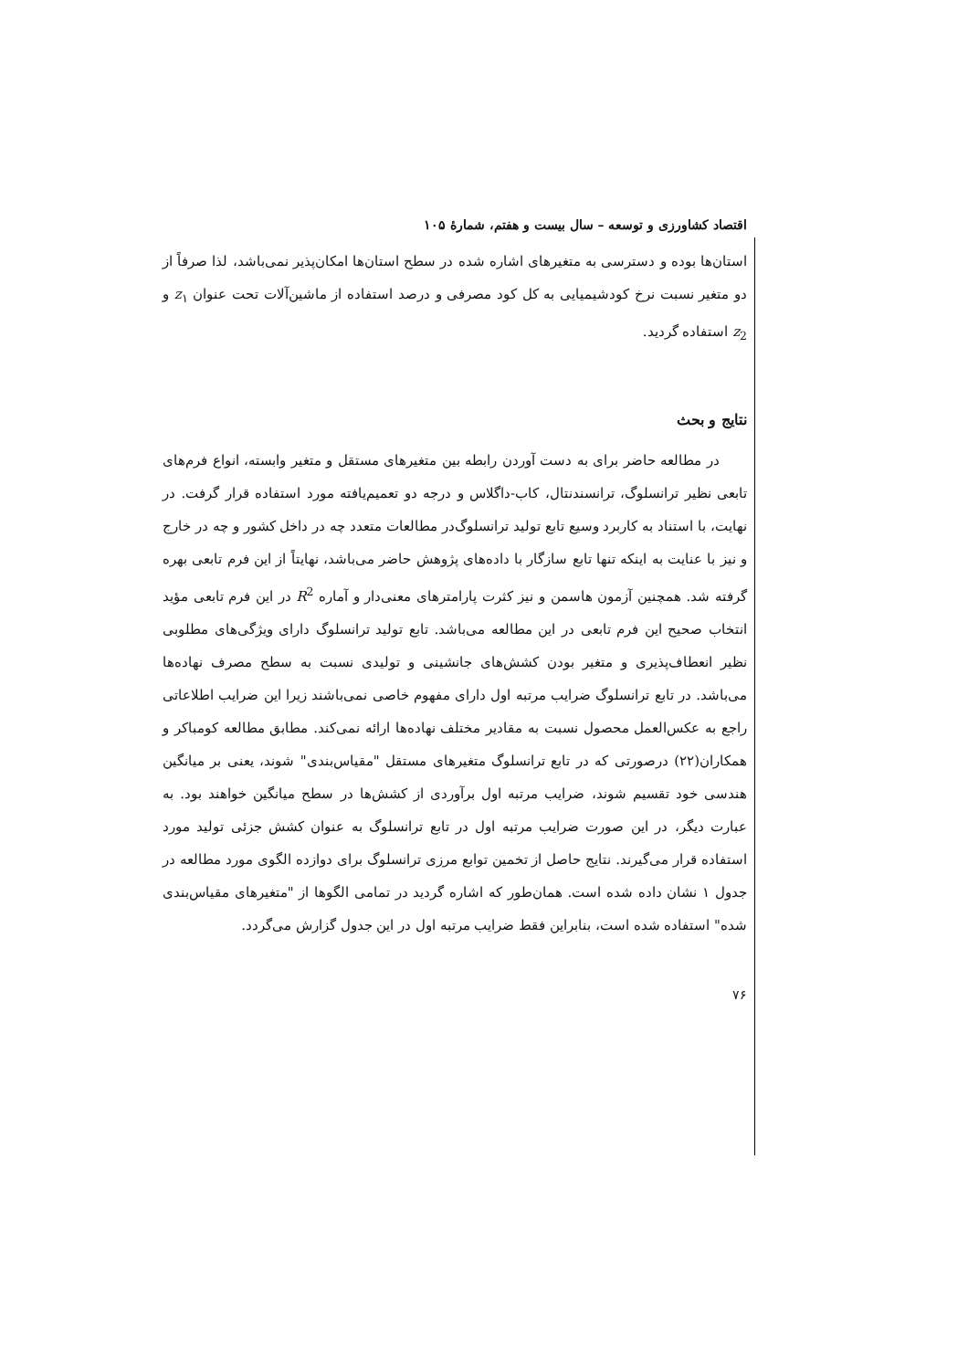اقتصاد کشاورزی و توسعه – سال بیست و هفتم، شمارهٔ ۱۰۵
استان‌ها بوده و دسترسی به متغیرهای اشاره شده در سطح استان‌ها امکان‌پذیر نمی‌باشد، لذا صرفاً از دو متغیر نسبت نرخ کودشیمیایی به کل کود مصرفی و درصد استفاده از ماشین‌آلات تحت عنوان z<sub>۱</sub> و z<sub>2</sub> استفاده گردید.
نتایج و بحث
در مطالعه حاضر برای به دست آوردن رابطه بین متغیرهای مستقل و متغیر وابسته، انواع فرم‌های تابعی نظیر ترانسلوگ، ترانسندنتال، کاب-داگلاس و درجه دو تعمیم‌یافته مورد استفاده قرار گرفت. در نهایت، با استناد به کاربرد وسیع تابع تولید ترانسلوگ‌در مطالعات متعدد چه در داخل کشور و چه در خارج و نیز با عنایت به اینکه تنها تابع سازگار با داده‌های پژوهش حاضر می‌باشد، نهایتاً از این فرم تابعی بهره گرفته شد. همچنین آزمون هاسمن و نیز کثرت پارامترهای معنی‌دار و آماره R<sup>2</sup> در این فرم تابعی مؤید انتخاب صحیح این فرم تابعی در این مطالعه می‌باشد. تابع تولید ترانسلوگ دارای ویژگی‌های مطلوبی نظیر انعطاف‌پذیری و متغیر بودن کشش‌های جانشینی و تولیدی نسبت به سطح مصرف نهاده‌ها می‌باشد. در تابع ترانسلوگ ضرایب مرتبه اول دارای مفهوم خاصی نمی‌باشند زیرا این ضرایب اطلاعاتی راجع به عکس‌العمل محصول نسبت به مقادیر مختلف نهاده‌ها ارائه نمی‌کند. مطابق مطالعه کومباکر و همکاران(۲۲) درصورتی که در تابع ترانسلوگ متغیرهای مستقل "مقیاس‌بندی" شوند، یعنی بر میانگین هندسی خود تقسیم شوند، ضرایب مرتبه اول برآوردی از کشش‌ها در سطح میانگین خواهند بود. به عبارت دیگر، در این صورت ضرایب مرتبه اول در تابع ترانسلوگ به عنوان کشش جزئی تولید مورد استفاده قرار می‌گیرند. نتایج حاصل از تخمین توابع مرزی ترانسلوگ برای دوازده الگوی مورد مطالعه در جدول ۱ نشان داده شده است. همان‌طور که اشاره گردید در تمامی الگوها از "متغیرهای مقیاس‌بندی شده" استفاده شده است، بنابراین فقط ضرایب مرتبه اول در این جدول گزارش می‌گردد.
۷۶